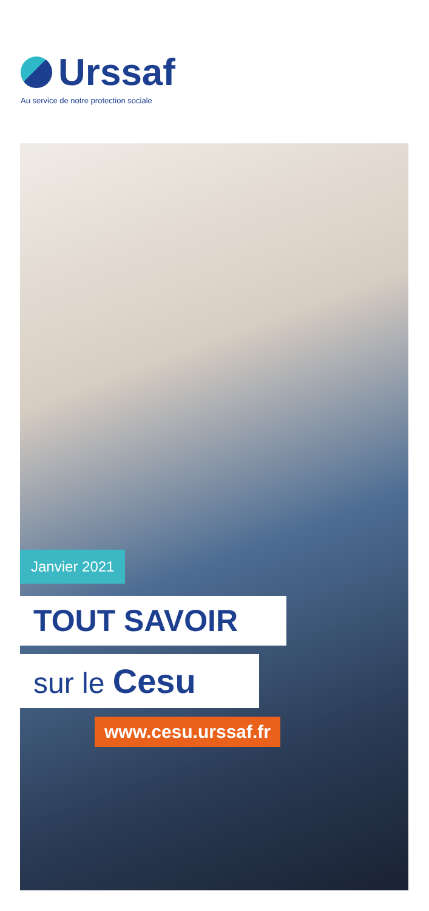Urssaf
Au service de notre protection sociale
Janvier 2021
TOUT SAVOIR
sur le Cesu
www.cesu.urssaf.fr